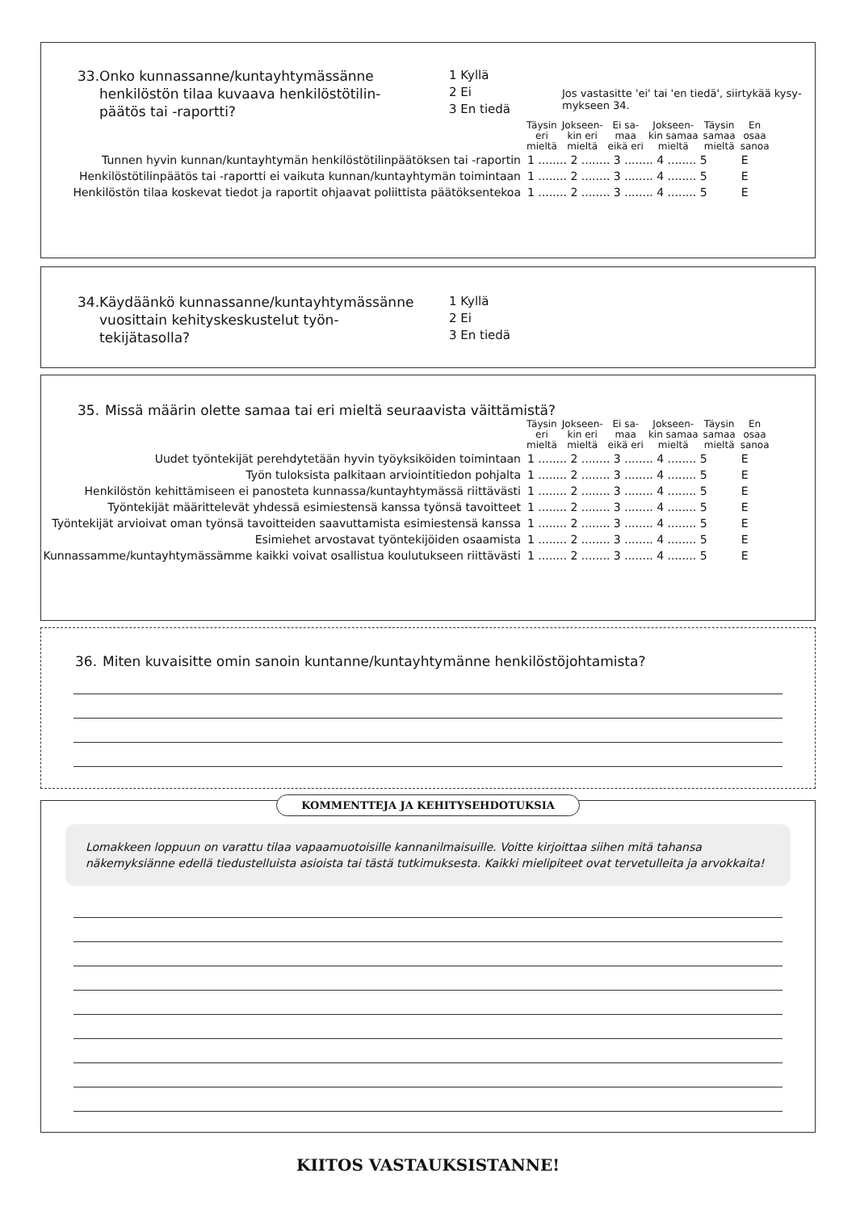33. Onko kunnassanne/kuntayhtymässänne henkilöstön tilaa kuvaava henkilöstötilin­päätös tai -raportti?
1 Kyllä
2 Ei
3 En tiedä
Jos vastasitte 'ei' tai 'en tiedä', siirtykää kysy­mykseen 34.
| | Täysin eri mieltä | Jokseen- kin eri mieltä | Ei sa- maa eikä eri | Jokseen- kin samaa mieltä | Täysin samaa mieltä | En osaa sanoa |
| Tunnen hyvin kunnan/kuntayhtymän henkilöstötilinpäätöksen tai -raportin | 1 ........ 2 ........ 3 ........ 4 ........ 5 | | | | | E |
| Henkilöstötilinpäätös tai -raportti ei vaikuta kunnan/kuntayhtymän toimintaan | 1 ........ 2 ........ 3 ........ 4 ........ 5 | | | | | E |
| Henkilöstön tilaa koskevat tiedot ja raportit ohjaavat poliittista päätöksentekoa | 1 ........ 2 ........ 3 ........ 4 ........ 5 | | | | | E |
34. Käydäänkö kunnassanne/kuntayhtymäs­sänne vuosittain kehityskeskustelut työn­tekijätasolla?
1 Kyllä
2 Ei
3 En tiedä
35. Missä määrin olette samaa tai eri mieltä seuraavista väittämistä?
| | Täysin eri mieltä | Jokseen- kin eri mieltä | Ei sa- maa eikä eri | Jokseen- kin samaa mieltä | Täysin samaa mieltä | En osaa sanoa |
| Uudet työntekijät perehdytetään hyvin työyksiköiden toimintaan | 1 ........ 2 ........ 3 ........ 4 ........ 5 | | | | | E |
| Työn tuloksista palkitaan arviointitiedon pohjalta | 1 ........ 2 ........ 3 ........ 4 ........ 5 | | | | | E |
| Henkilöstön kehittämiseen ei panosteta kunnassa/kuntayhtymässä riittävästi | 1 ........ 2 ........ 3 ........ 4 ........ 5 | | | | | E |
| Työntekijät määrittelevät yhdessä esimiestensä kanssa työnsä tavoitteet | 1 ........ 2 ........ 3 ........ 4 ........ 5 | | | | | E |
| Työntekijät arvioivat oman työnsä tavoitteiden saavuttamista esimiestensä kanssa | 1 ........ 2 ........ 3 ........ 4 ........ 5 | | | | | E |
| Esimiehet arvostavat työntekijöiden osaamista | 1 ........ 2 ........ 3 ........ 4 ........ 5 | | | | | E |
| Kunnassamme/kuntayhtymässämme kaikki voivat osallistua koulutukseen riittävästi | 1 ........ 2 ........ 3 ........ 4 ........ 5 | | | | | E |
36. Miten kuvaisitte omin sanoin kuntanne/kuntayhtymänne henkilöstöjohtamista?
KOMMENTTEJA JA KEHITYSEHDOTUKSIA
Lomakkeen loppuun on varattu tilaa vapaamuotoisille kannanilmaisuille. Voitte kirjoittaa siihen mitä tahansa näkemyksiän­ne edellä tiedustelluista asioista tai tästä tutkimuksesta. Kaikki mielipiteet ovat tervetulleita ja arvokkaita!
KIITOS VASTAUKSISTANNE!